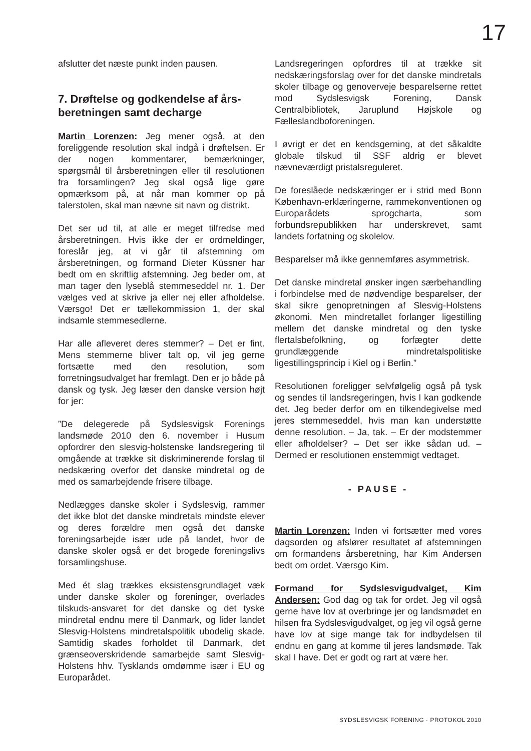17
afslutter det næste punkt inden pausen.
7. Drøftelse og godkendelse af års-beretningen samt decharge
Martin Lorenzen: Jeg mener også, at den foreliggende resolution skal indgå i drøftelsen. Er der nogen kommentarer, bemærkninger, spørgsmål til årsberetningen eller til resolutionen fra forsamlingen? Jeg skal også lige gøre opmærksom på, at når man kommer op på talerstolen, skal man nævne sit navn og distrikt.
Det ser ud til, at alle er meget tilfredse med årsberetningen. Hvis ikke der er ordmeldinger, foreslår jeg, at vi går til afstemning om årsberetningen, og formand Dieter Küssner har bedt om en skriftlig afstemning. Jeg beder om, at man tager den lyseblå stemmeseddel nr. 1. Der vælges ved at skrive ja eller nej eller afholdelse. Værsgo! Det er tællekommission 1, der skal indsamle stemmesedlerne.
Har alle afleveret deres stemmer? – Det er fint. Mens stemmerne bliver talt op, vil jeg gerne fortsætte med den resolution, som forretningsudvalget har fremlagt. Den er jo både på dansk og tysk. Jeg læser den danske version højt for jer:
”De delegerede på Sydslesvigsk Forenings landsmøde 2010 den 6. november i Husum opfordrer den slesvig-holstenske landsregering til omgående at trække sit diskriminerende forslag til nedskæring overfor det danske mindretal og de med os samarbejdende frisere tilbage.
Nedlægges danske skoler i Sydslesvig, rammer det ikke blot det danske mindretals mindste elever og deres forældre men også det danske foreningsarbejde især ude på landet, hvor de danske skoler også er det brogede foreningslivs forsamlingshuse.
Med ét slag trækkes eksistensgrundlaget væk under danske skoler og foreninger, overlades tilskuds-ansvaret for det danske og det tyske mindretal endnu mere til Danmark, og lider landet Slesvig-Holstens mindretalspolitik ubodelig skade. Samtidig skades forholdet til Danmark, det grænseoverskridende samarbejde samt Slesvig-Holstens hhv. Tysklands omdømme især i EU og Europarådet.
Landsregeringen opfordres til at trække sit nedskæringsforslag over for det danske mindretals skoler tilbage og genoverveje besparelserne rettet mod Sydslesvigsk Forening, Dansk Centralbibliotek, Jaruplund Højskole og Fælleslandboforeningen.
I øvrigt er det en kendsgerning, at det såkaldte globale tilskud til SSF aldrig er blevet nævneværdigt pristalsreguleret.
De foreslåede nedskæringer er i strid med Bonn København-erklæringerne, rammekonventionen og Europarådets sprogcharta, som forbundsrepublikken har underskrevet, samt landets forfatning og skolelov.
Besparelser må ikke gennemføres asymmetrisk.
Det danske mindretal ønsker ingen særbehandling i forbindelse med de nødvendige besparelser, der skal sikre genopretningen af Slesvig-Holstens økonomi. Men mindretallet forlanger ligestilling mellem det danske mindretal og den tyske flertalsbefolkning, og forfægter dette grundlæggende mindretalspolitiske ligestillingsprincip i Kiel og i Berlin.”
Resolutionen foreligger selvfølgelig også på tysk og sendes til landsregeringen, hvis I kan godkende det. Jeg beder derfor om en tilkendegivelse med jeres stemmeseddel, hvis man kan understøtte denne resolution. – Ja, tak. – Er der modstemmer eller afholdelser? – Det ser ikke sådan ud. – Dermed er resolutionen enstemmigt vedtaget.
- PAUSE -
Martin Lorenzen: Inden vi fortsætter med vores dagsorden og afslører resultatet af afstemningen om formandens årsberetning, har Kim Andersen bedt om ordet. Værsgo Kim.
Formand for Sydslesvigudvalget, Kim Andersen: God dag og tak for ordet. Jeg vil også gerne have lov at overbringe jer og landsmødet en hilsen fra Sydslesvigudvalget, og jeg vil også gerne have lov at sige mange tak for indbydelsen til endnu en gang at komme til jeres landsmøde. Tak skal I have. Det er godt og rart at være her.
SYDSLESVIGSK FORENING · PROTOKOL 2010